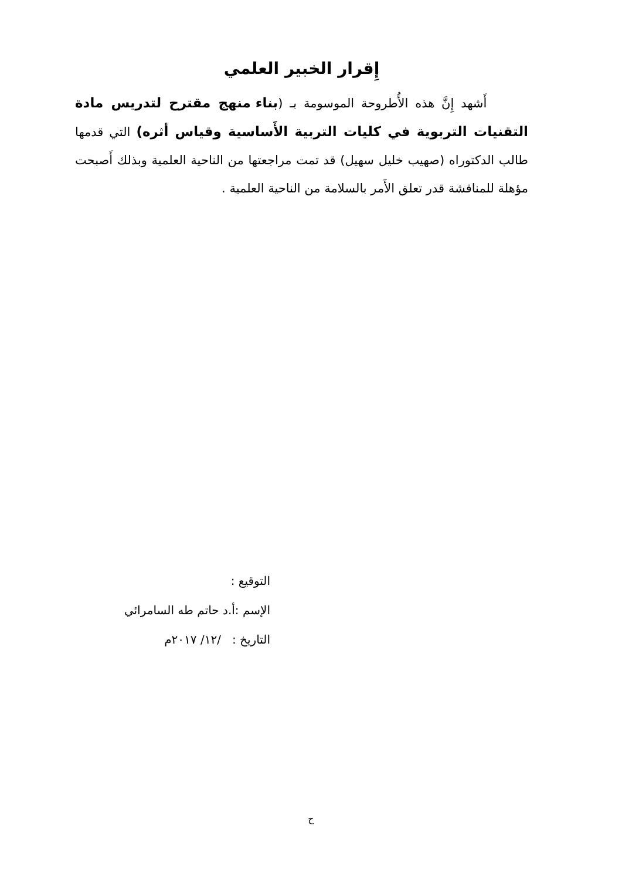إِقرار الخبير العلمي
أَشهد إِنَّ هذه الأُطروحة الموسومة بـ (بناء منهج مقترح لتدريس مادة التقنيات التربوية في كليات التربية الأَساسية وقياس أثره) التي قدمها طالب الدكتوراه (صهيب خليل سهيل) قد تمت مراجعتها من الناحية العلمية وبذلك أَصبحت مؤهلة للمناقشة قدر تعلق الأَمر بالسلامة من الناحية العلمية .
التوقيع :
الإسم :أ.د حاتم طه السامرائي
التاريخ : /١٢/ ٢٠١٧م
ح